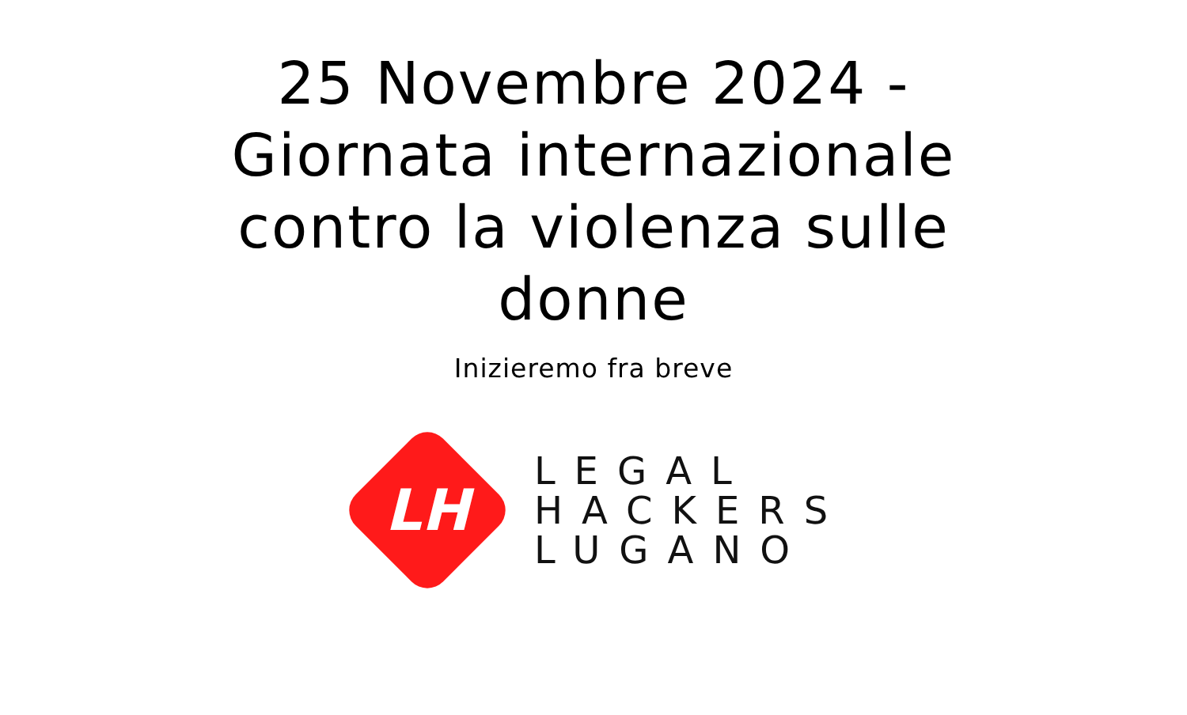25 Novembre 2024 - Giornata internazionale contro la violenza sulle donne
Inizieremo fra breve
LH
LEGAL
HACKERS
LUGANO